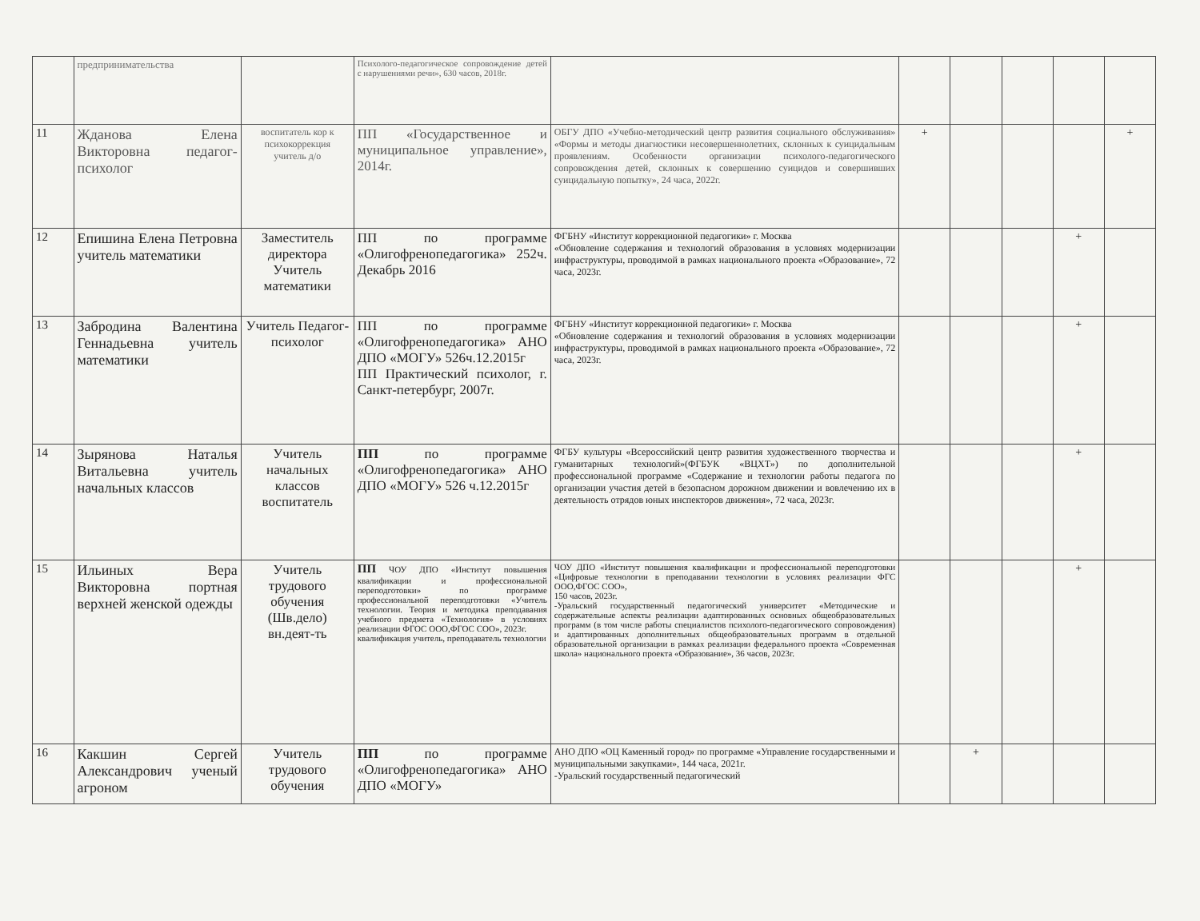| | предпринимательства | | Психолого-педагогическое сопровождение детей с нарушениями речи», 630 часов, 2018г. | | | | | | |
| 11 | Жданова Елена Викторовна педагог-психолог | воспитатель кор к психокоррекция учитель д/о | ПП «Государственное и муниципальное управление», 2014г. | ОБГУ ДПО «Учебно-методический центр развития социального обслуживания» «Формы и методы диагностики несовершеннолетних, склонных к суицидальным проявлениям. Особенности организации психолого-педагогического сопровождения детей, склонных к совершению суицидов и совершивших суицидальную попытку», 24 часа, 2022г. | + | | | | + |
| 12 | Епишина Елена Петровна учитель математики | Заместитель директора Учитель математики | ПП по программе «Олигофренопедагогика» 252ч. Декабрь 2016 | ФГБНУ «Институт коррекционной педагогики» г. Москва «Обновление содержания и технологий образования в условиях модернизации инфраструктуры, проводимой в рамках национального проекта «Образование», 72 часа, 2023г. | | | | + | |
| 13 | Забродина Валентина Геннадьевна учитель математики | Учитель Педагог-психолог | ПП по программе «Олигофренопедагогика» АНО ДПО «МОГУ» 526ч.12.2015г ПП Практический психолог, г. Санкт-петербург, 2007г. | ФГБНУ «Институт коррекционной педагогики» г. Москва «Обновление содержания и технологий образования в условиях модернизации инфраструктуры, проводимой в рамках национального проекта «Образование», 72 часа, 2023г. | | | | + | |
| 14 | Зырянова Наталья Витальевна учитель начальных классов | Учитель начальных классов воспитатель | ПП по программе «Олигофренопедагогика» АНО ДПО «МОГУ» 526 ч.12.2015г | ФГБУ культуры «Всероссийский центр развития художественного творчества и гуманитарных технологий»(ФГБУК «ВЦХТ») по дополнительной профессиональной программе «Содержание и технологии работы педагога по организации участия детей в безопасном дорожном движении и вовлечению их в деятельность отрядов юных инспекторов движения», 72 часа, 2023г. | | | | + | |
| 15 | Ильиных Вера Викторовна портная верхней женской одежды | Учитель трудового обучения (Шв.дело) вн.деят-ть | ПП ЧОУ ДПО «Институт повышения квалификации и профессиональной переподготовки» по программе профессиональной переподготовки «Учитель технологии. Теория и методика преподавания учебного предмета «Технология» в условиях реализации ФГОС ООО,ФГОС СОО», 2023г. квалификация учитель, преподаватель технологии | ЧОУ ДПО «Институт повышения квалификации и профессиональной переподготовки «Цифровые технологии в преподавании технологии в условиях реализации ФГС ООО,ФГОС СОО», 150 часов, 2023г. -Уральский государственный педагогический университет «Методические и содержательные аспекты реализации адаптированных основных общеобразовательных программ (в том числе работы специалистов психолого-педагогического сопровождения) и адаптированных дополнительных общеобразовательных программ в отдельной образовательной организации в рамках реализации федерального проекта «Современная школа» национального проекта «Образование», 36 часов, 2023г. | | | | + | |
| 16 | Какшин Сергей Александрович ученый агроном | Учитель трудового обучения | ПП по программе «Олигофренопедагогика» АНО ДПО «МОГУ» | АНО ДПО «ОЦ Каменный город» по программе «Управление государственными и муниципальными закупками», 144 часа, 2021г. -Уральский государственный педагогический | | + | | | |